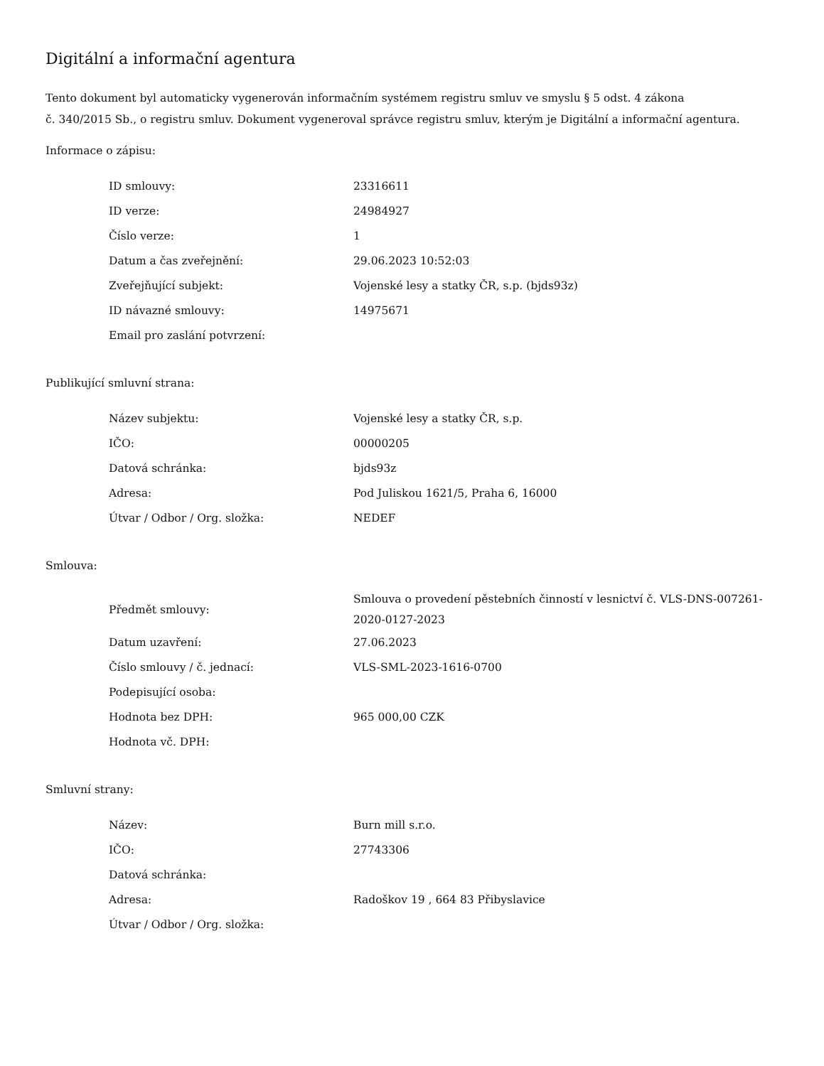Digitální a informační agentura
Tento dokument byl automaticky vygenerován informačním systémem registru smluv ve smyslu § 5 odst. 4 zákona
č. 340/2015 Sb., o registru smluv. Dokument vygeneroval správce registru smluv, kterým je Digitální a informační agentura.
Informace o zápisu:
| ID smlouvy: | 23316611 |
| ID verze: | 24984927 |
| Číslo verze: | 1 |
| Datum a čas zveřejnění: | 29.06.2023 10:52:03 |
| Zveřejňující subjekt: | Vojenské lesy a statky ČR, s.p. (bjds93z) |
| ID návazné smlouvy: | 14975671 |
| Email pro zaslání potvrzení: | |
Publikující smluvní strana:
| Název subjektu: | Vojenské lesy a statky ČR, s.p. |
| IČO: | 00000205 |
| Datová schránka: | bjds93z |
| Adresa: | Pod Juliskou 1621/5, Praha 6, 16000 |
| Útvar / Odbor / Org. složka: | NEDEF |
Smlouva:
| Předmět smlouvy: | Smlouva o provedení pěstebních činností v lesnictví č. VLS-DNS-007261-2020-0127-2023 |
| Datum uzavření: | 27.06.2023 |
| Číslo smlouvy / č. jednací: | VLS-SML-2023-1616-0700 |
| Podepisující osoba: | |
| Hodnota bez DPH: | 965 000,00 CZK |
| Hodnota vč. DPH: | |
Smluvní strany:
| Název: | Burn mill s.r.o. |
| IČO: | 27743306 |
| Datová schránka: | |
| Adresa: | Radoškov 19 , 664 83 Přibyslavice |
| Útvar / Odbor / Org. složka: | |